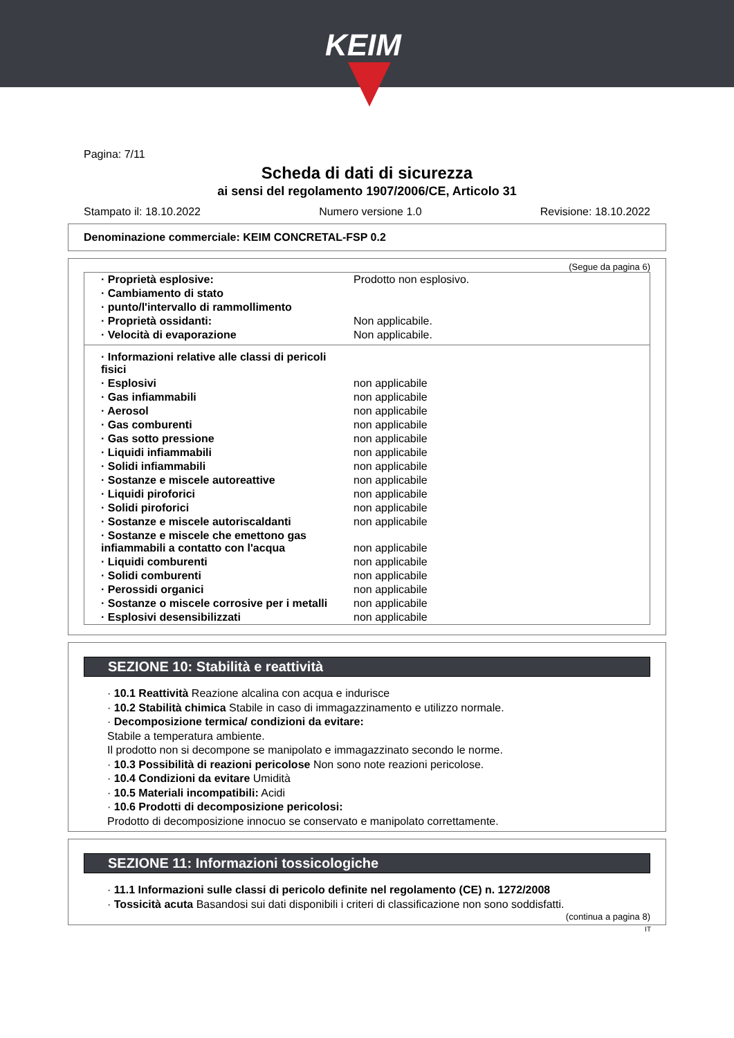KEIM
Pagina: 7/11
Scheda di dati di sicurezza
ai sensi del regolamento 1907/2006/CE, Articolo 31
Stampato il: 18.10.2022 Numero versione 1.0 Revisione: 18.10.2022
Denominazione commerciale: KEIM CONCRETAL-FSP 0.2
(Segue da pagina 6)
| · Proprietà esplosive: | Prodotto non esplosivo. |
| · Cambiamento di stato | |
| · punto/l'intervallo di rammollimento | |
| · Proprietà ossidanti: | Non applicabile. |
| · Velocità di evaporazione | Non applicabile. |
| · Informazioni relative alle classi di pericoli fisici | |
| · Esplosivi | non applicabile |
| · Gas infiammabili | non applicabile |
| · Aerosol | non applicabile |
| · Gas comburenti | non applicabile |
| · Gas sotto pressione | non applicabile |
| · Liquidi infiammabili | non applicabile |
| · Solidi infiammabili | non applicabile |
| · Sostanze e miscele autoreattive | non applicabile |
| · Liquidi piroforici | non applicabile |
| · Solidi piroforici | non applicabile |
| · Sostanze e miscele autoriscaldanti | non applicabile |
| · Sostanze e miscele che emettono gas infiammabili a contatto con l'acqua | non applicabile |
| · Liquidi comburenti | non applicabile |
| · Solidi comburenti | non applicabile |
| · Perossidi organici | non applicabile |
| · Sostanze o miscele corrosive per i metalli | non applicabile |
| · Esplosivi desensibilizzati | non applicabile |
SEZIONE 10: Stabilità e reattività
· 10.1 Reattività Reazione alcalina con acqua e indurisce
· 10.2 Stabilità chimica Stabile in caso di immagazzinamento e utilizzo normale.
· Decomposizione termica/ condizioni da evitare:
Stabile a temperatura ambiente.
Il prodotto non si decompone se manipolato e immagazzinato secondo le norme.
· 10.3 Possibilità di reazioni pericolose Non sono note reazioni pericolose.
· 10.4 Condizioni da evitare Umidità
· 10.5 Materiali incompatibili: Acidi
· 10.6 Prodotti di decomposizione pericolosi:
Prodotto di decomposizione innocuo se conservato e manipolato correttamente.
SEZIONE 11: Informazioni tossicologiche
· 11.1 Informazioni sulle classi di pericolo definite nel regolamento (CE) n. 1272/2008
· Tossicità acuta Basandosi sui dati disponibili i criteri di classificazione non sono soddisfatti.
(continua a pagina 8)
IT